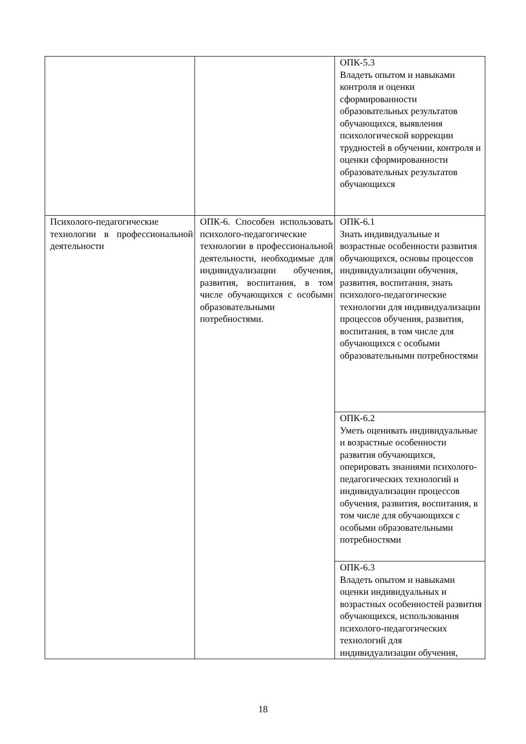| | | ОПК-5.3 Владеть опытом и навыками контроля и оценки сформированности образовательных результатов обучающихся, выявления психологической коррекции трудностей в обучении, контроля и оценки сформированности образовательных результатов обучающихся |
| Психолого-педагогические технологии в профессиональной деятельности | ОПК-6. Способен использовать психолого-педагогические технологии в профессиональной деятельности, необходимые для индивидуализации обучения, развития, воспитания, в том числе обучающихся с особыми образовательными потребностями. | ОПК-6.1 Знать индивидуальные и возрастные особенности развития обучающихся, основы процессов индивидуализации обучения, развития, воспитания, знать психолого-педагогические технологии для индивидуализации процессов обучения, развития, воспитания, в том числе для обучающихся с особыми образовательными потребностями |
| | | ОПК-6.2 Уметь оценивать индивидуальные и возрастные особенности развития обучающихся, оперировать знаниями психолого-педагогических технологий и индивидуализации процессов обучения, развития, воспитания, в том числе для обучающихся с особыми образовательными потребностями |
| | | ОПК-6.3 Владеть опытом и навыками оценки индивидуальных и возрастных особенностей развития обучающихся, использования психолого-педагогических технологий для индивидуализации обучения, |
18